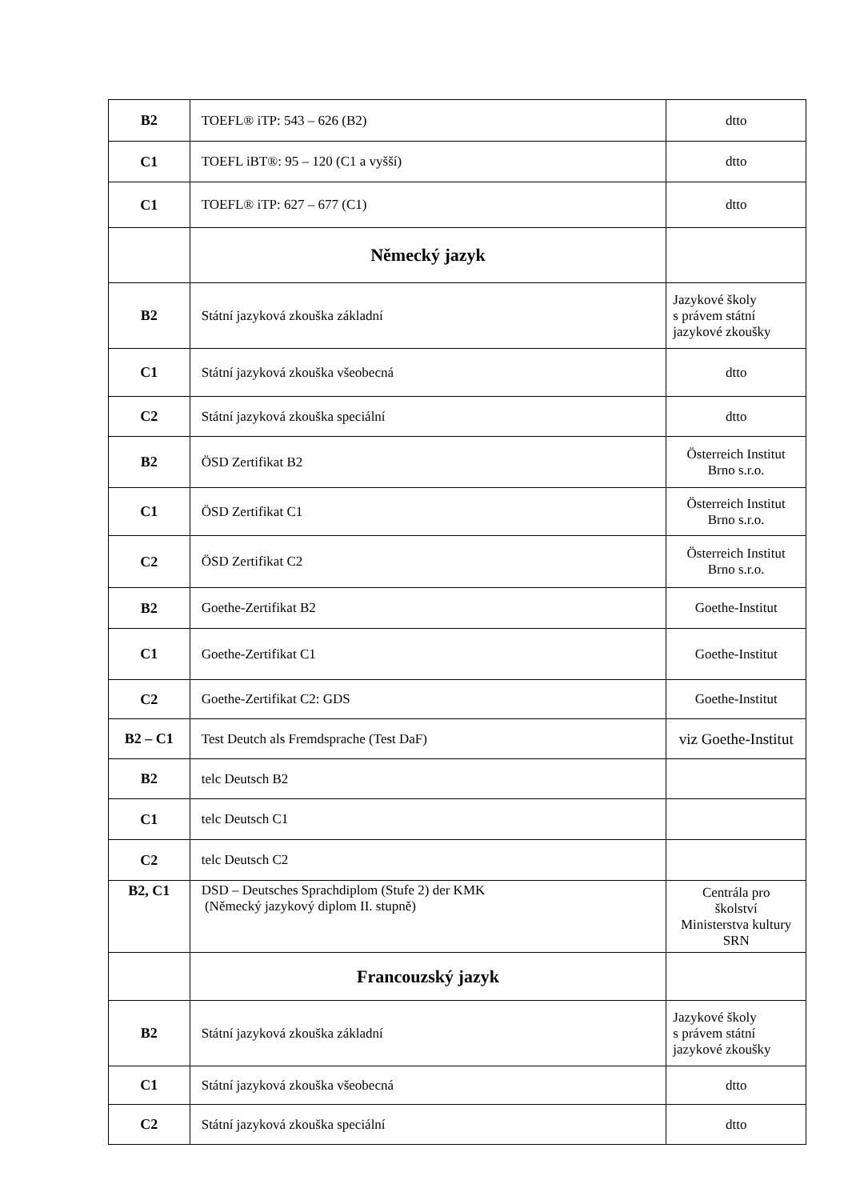| B2 | TOEFL® iTP: 543 – 626 (B2) | dtto |
| C1 | TOEFL iBT®: 95 – 120 (C1 a vyšší) | dtto |
| C1 | TOEFL® iTP: 627 – 677 (C1) | dtto |
| | Německý jazyk | |
| B2 | Státní jazyková zkouška základní | Jazykové školy s právem státní jazykové zkoušky |
| C1 | Státní jazyková zkouška všeobecná | dtto |
| C2 | Státní jazyková zkouška speciální | dtto |
| B2 | ÖSD Zertifikat B2 | Österreich Institut Brno s.r.o. |
| C1 | ÖSD Zertifikat C1 | Österreich Institut Brno s.r.o. |
| C2 | ÖSD Zertifikat C2 | Österreich Institut Brno s.r.o. |
| B2 | Goethe-Zertifikat B2 | Goethe-Institut |
| C1 | Goethe-Zertifikat C1 | Goethe-Institut |
| C2 | Goethe-Zertifikat C2: GDS | Goethe-Institut |
| B2 – C1 | Test Deutch als Fremdsprache (Test DaF) | viz Goethe-Institut |
| B2 | telc Deutsch B2 | |
| C1 | telc Deutsch C1 | |
| C2 | telc Deutsch C2 | |
| B2, C1 | DSD – Deutsches Sprachdiplom (Stufe 2) der KMK (Německý jazykový diplom II. stupně) | Centrála pro školství Ministerstva kultury SRN |
| | Francouzský jazyk | |
| B2 | Státní jazyková zkouška základní | Jazykové školy s právem státní jazykové zkoušky |
| C1 | Státní jazyková zkouška všeobecná | dtto |
| C2 | Státní jazyková zkouška speciální | dtto |